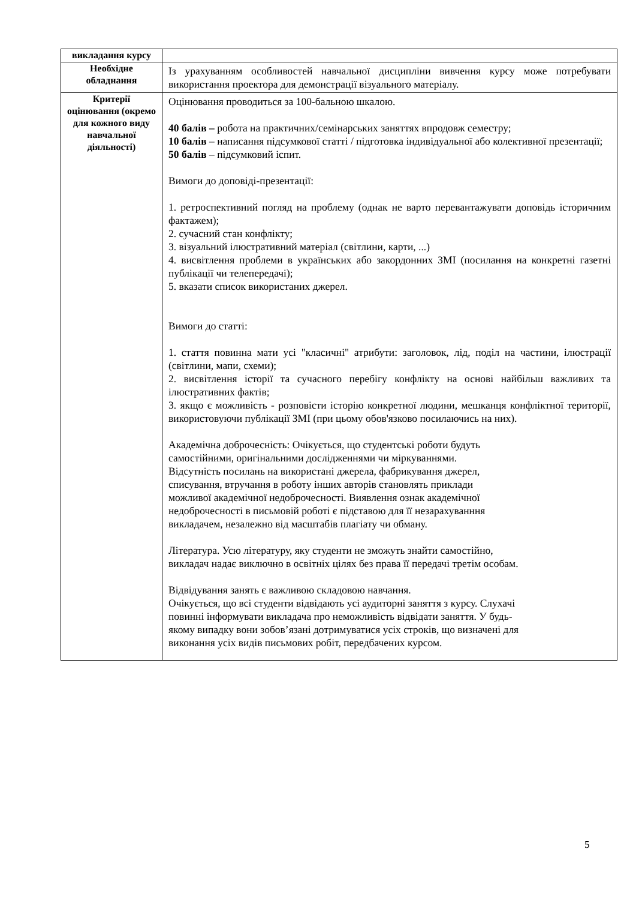| викладання курсу | |
| Необхідне обладнання | Із урахуванням особливостей навчальної дисципліни вивчення курсу може потребувати використання проектора для демонстрації візуального матеріалу. |
| Критерії оцінювання (окремо для кожного виду навчальної діяльності) | Оцінювання проводиться за 100-бальною шкалою. 40 балів – робота на практичних/семінарських заняттях впродовж семестру; 10 балів – написання підсумкової статті / підготовка індивідуальної або колективної презентації; 50 балів – підсумковий іспит. Вимоги до доповіді-презентації: 1. ретроспективний погляд на проблему (однак не варто перевантажувати доповідь історичним фактажем); 2. сучасний стан конфлікту; 3. візуальний ілюстративний матеріал (світлини, карти, ...) 4. висвітлення проблеми в українських або закордонних ЗМІ (посилання на конкретні газетні публікації чи телепередачі); 5. вказати список використаних джерел. Вимоги до статті: 1. стаття повинна мати усі "класичні" атрибути: заголовок, лід, поділ на частини, ілюстрації (світлини, мапи, схеми); 2. висвітлення історії та сучасного перебігу конфлікту на основі найбільш важливих та ілюстративних фактів; 3. якщо є можливість - розповісти історію конкретної людини, мешканця конфліктної території, використовуючи публікації ЗМІ (при цьому обов'язково посилаючись на них). Академічна доброчесність: Очікується, що студентські роботи будуть самостійними, оригінальними дослідженнями чи міркуваннями. Відсутність посилань на використані джерела, фабрикування джерел, списування, втручання в роботу інших авторів становлять приклади можливої академічної недоброчесності. Виявлення ознак академічної недоброчесності в письмовій роботі є підставою для її незарахуванння викладачем, незалежно від масштабів плагіату чи обману. Література. Усю літературу, яку студенти не зможуть знайти самостійно, викладач надає виключно в освітніх цілях без права її передачі третім особам. Відвідування занять є важливою складовою навчання. Очікується, що всі студенти відвідають усі аудиторні заняття з курсу. Слухачі повинні інформувати викладача про неможливість відвідати заняття. У будь- якому випадку вони зобов’язані дотримуватися усіх строків, що визначені для виконання усіх видів письмових робіт, передбачених курсом. |
5